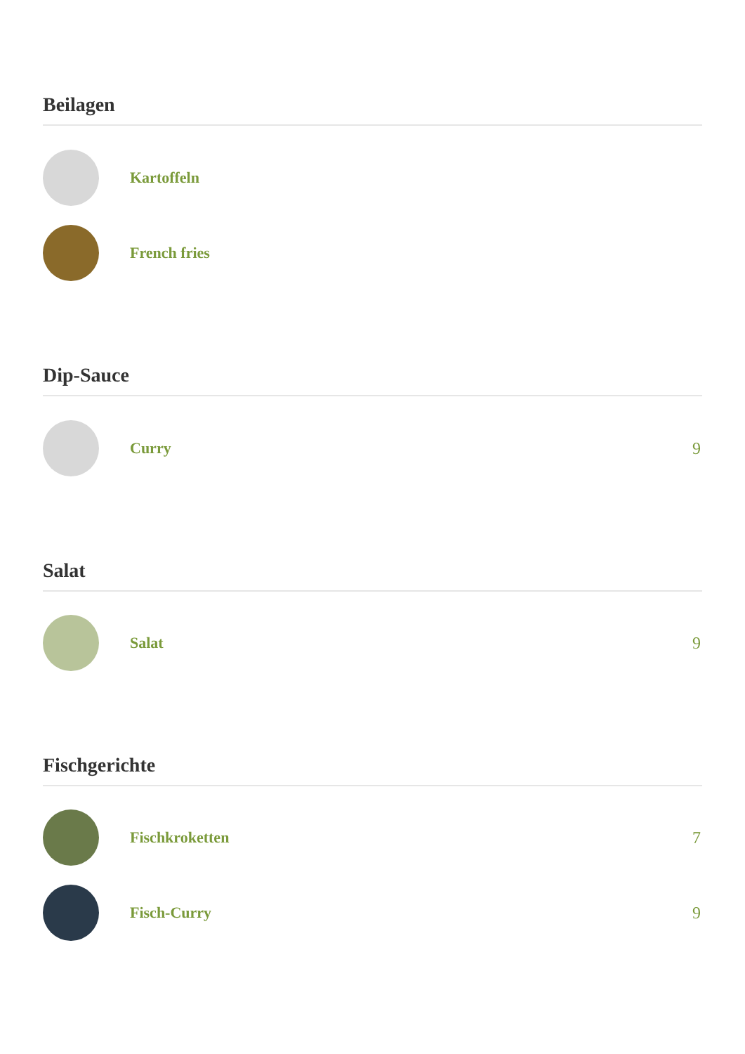Beilagen
Kartoffeln
French fries
Dip-Sauce
Curry 9
Salat
Salat 9
Fischgerichte
Fischkroketten 7
Fisch-Curry 9